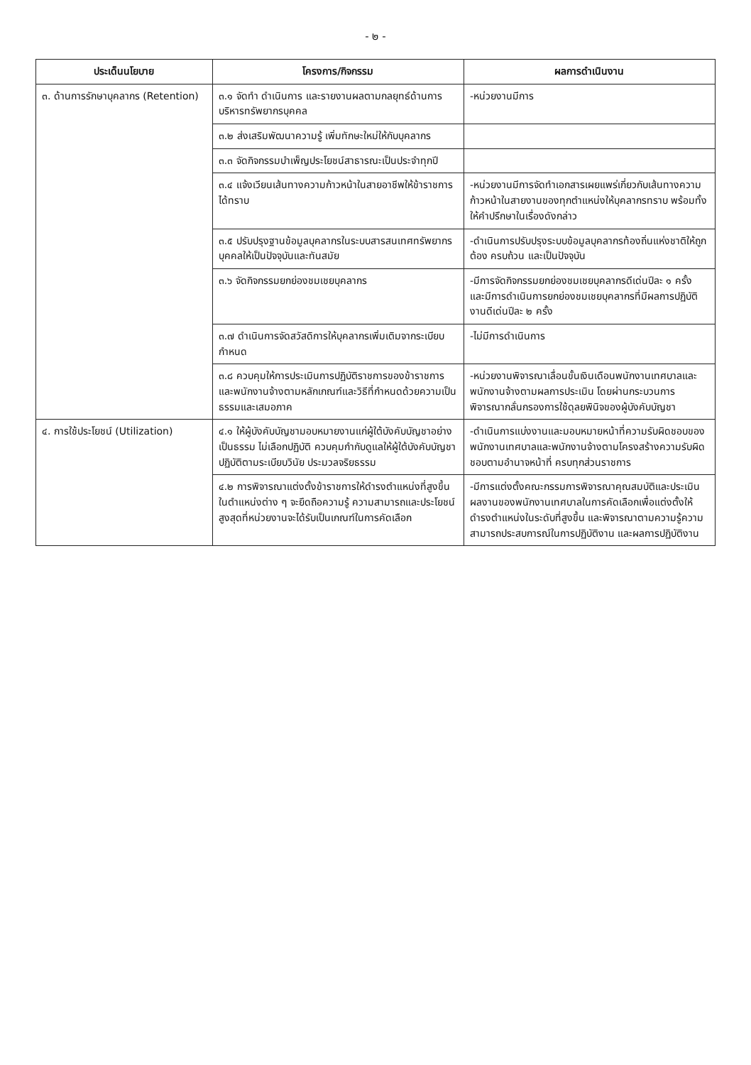- ๒ -
| ประเด็นนโยบาย | โครงการ/กิจกรรม | ผลการดำเนินงาน |
| --- | --- | --- |
| ๓. ด้านการรักษาบุคลากร (Retention) | ๓.๑ จัดทำ ดำเนินการ และรายงานผลตามกลยุทธ์ด้านการบริหารทรัพยากรบุคคล | -หน่วยงานมีการ |
| | ๓.๒ ส่งเสริมพัฒนาความรู้ เพิ่มทักษะใหม่ให้กับบุคลากร | |
| | ๓.๓ จัดกิจกรรมบำเพ็ญประโยชน์สาธารณะเป็นประจำทุกปี | |
| | ๓.๔ แจ้งเวียนเส้นทางความก้าวหน้าในสายอาชีพให้ข้าราชการได้ทราบ | -หน่วยงานมีการจัดทำเอกสารเผยแพร่เกี่ยวกับเส้นทางความก้าวหน้าในสายงานของทุกตำแหน่งให้บุคลากรทราบ พร้อมทั้งให้คำปรึกษาในเรื่องดังกล่าว |
| | ๓.๕ ปรับปรุงฐานข้อมูลบุคลากรในระบบสารสนเทศทรัพยากรบุคคลให้เป็นปัจจุบันและทันสมัย | -ดำเนินการปรับปรุงระบบข้อมูลบุคลากรท้องถิ่นแห่งชาติให้ถูกต้อง ครบถ้วน และเป็นปัจจุบัน |
| | ๓.๖ จัดกิจกรรมยกย่องชมเชยบุคลากร | -มีการจัดกิจกรรมยกย่องชมเชยบุคลากรดีเด่นปีละ ๑ ครั้ง และมีการดำเนินการยกย่องชมเชยบุคลากรที่มีผลการปฏิบัติงานดีเด่นปีละ ๒ ครั้ง |
| | ๓.๗ ดำเนินการจัดสวัสดิการให้บุคลากรเพิ่มเติมจากระเบียบกำหนด | -ไม่มีการดำเนินการ |
| | ๓.๘ ควบคุมให้การประเมินการปฏิบัติราชการของข้าราชการและพนักงานจ้างตามหลักเกณฑ์และวิธีที่กำหนดด้วยความเป็นธรรมและเสมอภาค | -หน่วยงานพิจารณาเลื่อนขั้นเงินเดือนพนักงานเทศบาลและพนักงานจ้างตามผลการประเมิน โดยผ่านกระบวนการพิจารณากลั่นกรองการใช้ดุลยพินิจของผู้บังคับบัญชา |
| ๔. การใช้ประโยชน์ (Utilization) | ๔.๑ ให้ผู้บังคับบัญชามอบหมายงานแก่ผู้ใต้บังคับบัญชาอย่างเป็นธรรม ไม่เลือกปฏิบัติ ควบคุมกำกับดูแลให้ผู้ใต้บังคับบัญชาปฏิบัติตามระเบียบวินัย ประมวลจริยธรรม | -ดำเนินการแบ่งงานและมอบหมายหน้าที่ความรับผิดชอบของพนักงานเทศบาลและพนักงานจ้างตามโครงสร้างความรับผิดชอบตามอำนาจหน้าที่ ครบทุกส่วนราชการ |
| | ๔.๒ การพิจารณาแต่งตั้งข้าราชการให้ดำรงตำแหน่งที่สูงขึ้นในตำแหน่งต่าง ๆ จะยึดถือความรู้ ความสามารถและประโยชน์สูงสุดที่หน่วยงานจะได้รับเป็นเกณฑ์ในการคัดเลือก | -มีการแต่งตั้งคณะกรรมการพิจารณาคุณสมบัติและประเมินผลงานของพนักงานเทศบาลในการคัดเลือกเพื่อแต่งตั้งให้ดำรงตำแหน่งในระดับที่สูงขึ้น และพิจารณาตามความรู้ความสามารถประสบการณ์ในการปฏิบัติงาน และผลการปฏิบัติงาน |